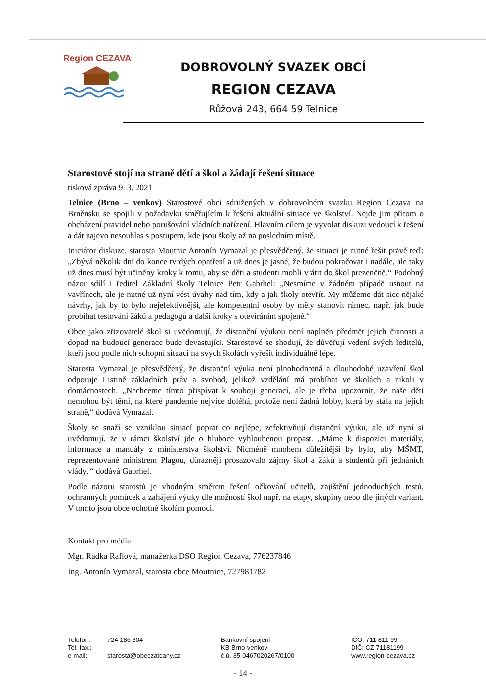Region CEZAVA
DOBROVOLNÝ SVAZEK OBCÍ
REGION CEZAVA
Růžová 243, 664 59 Telnice
Starostové stojí na straně dětí a škol a žádají řešení situace
tisková zpráva 9. 3. 2021
Telnice (Brno – venkov) Starostové obcí sdružených v dobrovolném svazku Region Cezava na Brněnsku se spojili v požadavku směřujícím k řešení aktuální situace ve školství. Nejde jim přitom o obcházení pravidel nebo porušování vládních nařízení. Hlavním cílem je vyvolat diskuzi vedoucí k řešení a dát najevo nesouhlas s postupem, kde jsou školy až na posledním místě.
Iniciátor diskuze, starosta Moutnic Antonín Vymazal je přesvědčený, že situaci je nutné řešit právě teď: „Zbývá několik dní do konce tvrdých opatření a už dnes je jasné, že budou pokračovat i nadále, ale taky už dnes musí být učiněny kroky k tomu, aby se děti a studenti mohli vrátit do škol prezenčně.“ Podobný názor sdílí i ředitel Základní školy Telnice Petr Gabrhel: „Nesmíme v žádném případě usnout na vavřínech, ale je nutné už nyní vést úvahy nad tím, kdy a jak školy otevřít. My můžeme dát sice nějaké návrhy, jak by to bylo nejefektivnější, ale kompetentní osoby by měly stanovit rámec, např. jak bude probíhat testování žáků a pedagogů a další kroky s otevíráním spojené.“
Obce jako zřizovatelé škol si uvědomují, že distanční výukou není naplněn předmět jejich činnosti a dopad na budoucí generace bude devastující. Starostové se shodují, že důvěřují vedení svých ředitelů, kteří jsou podle nich schopní situaci na svých školách vyřešit individuálně lépe.
Starosta Vymazal je přesvědčený, že distanční výuka není plnohodnotná a dlouhodobé uzavření škol odporuje Listině základních práv a svobod, jelikož vzdělání má probíhat ve školách a nikoli v domácnostech. „Nechceme tímto přispívat k souboji generací, ale je třeba upozornit, že naše děti nemohou být těmi, na které pandemie nejvíce doléhá, protože není žádná lobby, která by stála na jejich straně,“ dodává Vymazal.
Školy se snaží se vzniklou situací poprat co nejlépe, zefektivňují distanční výuku, ale už nyní si uvědomují, že v rámci školství jde o hluboce vyhloubenou propast. „Máme k dispozici materiály, informace a manuály z ministerstva školství. Nicméně mnohem důležitější by bylo, aby MŠMT, reprezentované ministrem Plagou, důrazněji prosazovalo zájmy škol a žáků a studentů při jednáních vlády, “ dodává Gabrhel.
Podle názoru starostů je vhodným směrem řešení očkování učitelů, zajištění jednoduchých testů, ochranných pomůcek a zahájení výuky dle možností škol např. na etapy, skupiny nebo dle jiných variant. V tomto jsou obce ochotné školám pomoci.
Kontakt pro média
Mgr. Radka Raflová, manažerka DSO Region Cezava, 776237846
Ing. Antonín Vymazal, starosta obce Moutnice, 727981782
Telefon:
Tel. fax.:
e-mail:
724 186 304
starosta@obeczatcany.cz
Bankovní spojení:
KB Brno-venkov
č.ú. 35-0467020267/0100
IČO: 711 811 99
DIČ: CZ 71181199
www.region-cezava.cz
- 14 -